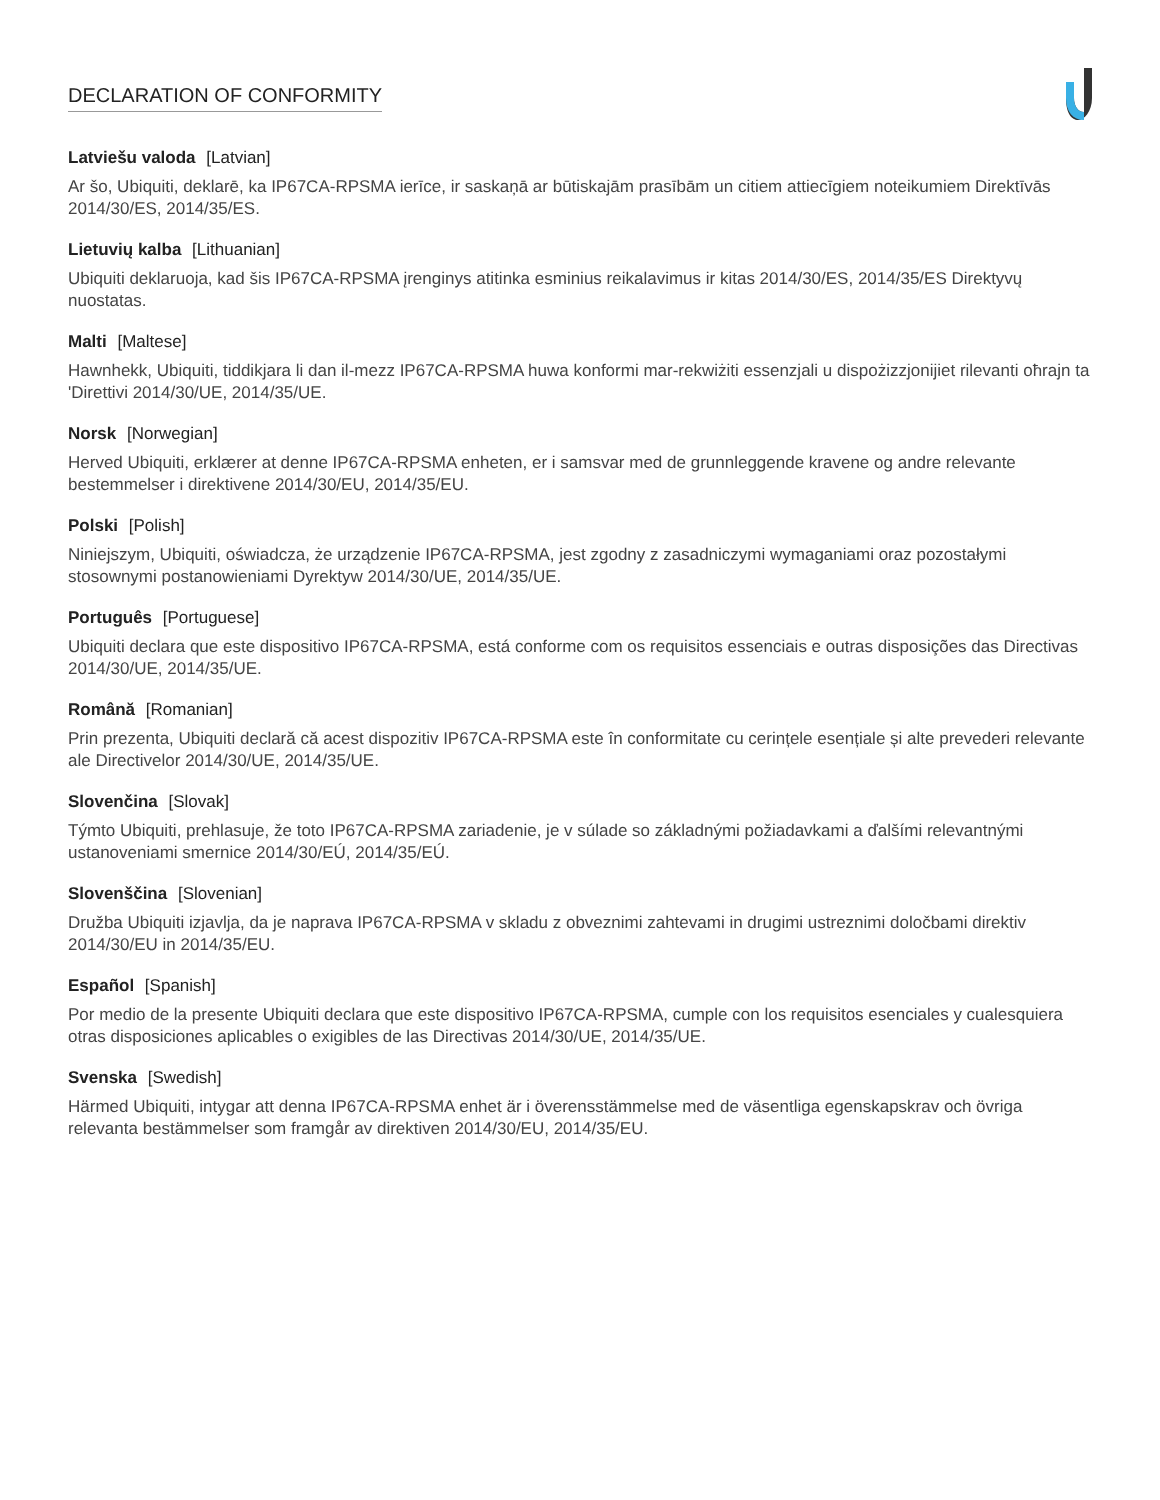DECLARATION OF CONFORMITY
Latviešu valoda [Latvian]
Ar šo, Ubiquiti, deklarē, ka IP67CA-RPSMA ierīce, ir saskaņā ar būtiskajām prasībām un citiem attiecīgiem noteikumiem Direktīvās 2014/30/ES, 2014/35/ES.
Lietuvių kalba [Lithuanian]
Ubiquiti deklaruoja, kad šis IP67CA-RPSMA įrenginys atitinka esminius reikalavimus ir kitas 2014/30/ES, 2014/35/ES Direktyvų nuostatas.
Malti [Maltese]
Hawnhekk, Ubiquiti, tiddikjara li dan il-mezz IP67CA-RPSMA huwa konformi mar-rekwiżiti essenzjali u dispożizzjonijiet rilevanti oħrajn ta 'Direttivi 2014/30/UE, 2014/35/UE.
Norsk [Norwegian]
Herved Ubiquiti, erklærer at denne IP67CA-RPSMA enheten, er i samsvar med de grunnleggende kravene og andre relevante bestemmelser i direktivene 2014/30/EU, 2014/35/EU.
Polski [Polish]
Niniejszym, Ubiquiti, oświadcza, że urządzenie IP67CA-RPSMA, jest zgodny z zasadniczymi wymaganiami oraz pozostałymi stosownymi postanowieniami Dyrektyw 2014/30/UE, 2014/35/UE.
Português [Portuguese]
Ubiquiti declara que este dispositivo IP67CA-RPSMA, está conforme com os requisitos essenciais e outras disposições das Directivas 2014/30/UE, 2014/35/UE.
Română [Romanian]
Prin prezenta, Ubiquiti declară că acest dispozitiv IP67CA-RPSMA este în conformitate cu cerințele esențiale și alte prevederi relevante ale Directivelor 2014/30/UE, 2014/35/UE.
Slovenčina [Slovak]
Týmto Ubiquiti, prehlasuje, že toto IP67CA-RPSMA zariadenie, je v súlade so základnými požiadavkami a ďalšími relevantnými ustanoveniami smernice 2014/30/EÚ, 2014/35/EÚ.
Slovenščina [Slovenian]
Družba Ubiquiti izjavlja, da je naprava IP67CA-RPSMA v skladu z obveznimi zahtevami in drugimi ustreznimi določbami direktiv 2014/30/EU in 2014/35/EU.
Español [Spanish]
Por medio de la presente Ubiquiti declara que este dispositivo IP67CA-RPSMA, cumple con los requisitos esenciales y cualesquiera otras disposiciones aplicables o exigibles de las Directivas 2014/30/UE, 2014/35/UE.
Svenska [Swedish]
Härmed Ubiquiti, intygar att denna IP67CA-RPSMA enhet är i överensstämmelse med de väsentliga egenskapskrav och övriga relevanta bestämmelser som framgår av direktiven 2014/30/EU, 2014/35/EU.